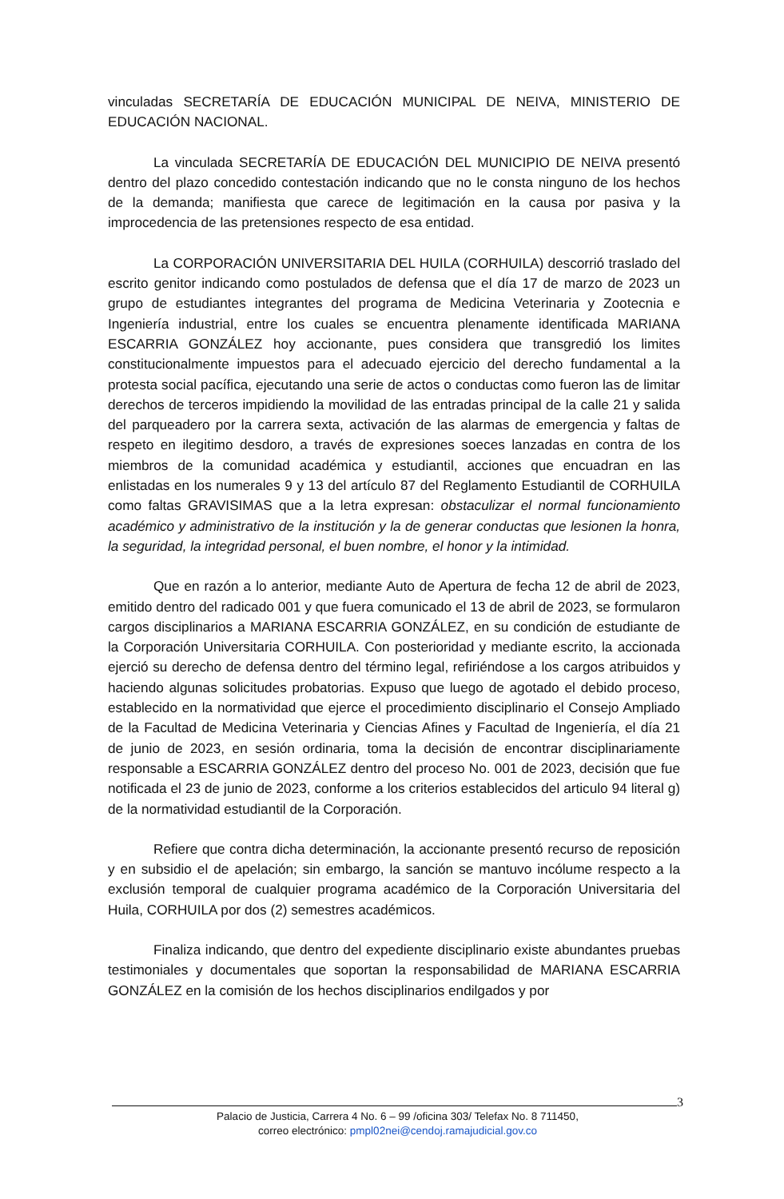vinculadas SECRETARÍA DE EDUCACIÓN MUNICIPAL DE NEIVA, MINISTERIO DE EDUCACIÓN NACIONAL.
La vinculada SECRETARÍA DE EDUCACIÓN DEL MUNICIPIO DE NEIVA presentó dentro del plazo concedido contestación indicando que no le consta ninguno de los hechos de la demanda; manifiesta que carece de legitimación en la causa por pasiva y la improcedencia de las pretensiones respecto de esa entidad.
La CORPORACIÓN UNIVERSITARIA DEL HUILA (CORHUILA) descorrió traslado del escrito genitor indicando como postulados de defensa que el día 17 de marzo de 2023 un grupo de estudiantes integrantes del programa de Medicina Veterinaria y Zootecnia e Ingeniería industrial, entre los cuales se encuentra plenamente identificada MARIANA ESCARRIA GONZÁLEZ hoy accionante, pues considera que transgredió los limites constitucionalmente impuestos para el adecuado ejercicio del derecho fundamental a la protesta social pacífica, ejecutando una serie de actos o conductas como fueron las de limitar derechos de terceros impidiendo la movilidad de las entradas principal de la calle 21 y salida del parqueadero por la carrera sexta, activación de las alarmas de emergencia y faltas de respeto en ilegitimo desdoro, a través de expresiones soeces lanzadas en contra de los miembros de la comunidad académica y estudiantil, acciones que encuadran en las enlistadas en los numerales 9 y 13 del artículo 87 del Reglamento Estudiantil de CORHUILA como faltas GRAVISIMAS que a la letra expresan: obstaculizar el normal funcionamiento académico y administrativo de la institución y la de generar conductas que lesionen la honra, la seguridad, la integridad personal, el buen nombre, el honor y la intimidad.
Que en razón a lo anterior, mediante Auto de Apertura de fecha 12 de abril de 2023, emitido dentro del radicado 001 y que fuera comunicado el 13 de abril de 2023, se formularon cargos disciplinarios a MARIANA ESCARRIA GONZÁLEZ, en su condición de estudiante de la Corporación Universitaria CORHUILA. Con posterioridad y mediante escrito, la accionada ejerció su derecho de defensa dentro del término legal, refiriéndose a los cargos atribuidos y haciendo algunas solicitudes probatorias. Expuso que luego de agotado el debido proceso, establecido en la normatividad que ejerce el procedimiento disciplinario el Consejo Ampliado de la Facultad de Medicina Veterinaria y Ciencias Afines y Facultad de Ingeniería, el día 21 de junio de 2023, en sesión ordinaria, toma la decisión de encontrar disciplinariamente responsable a ESCARRIA GONZÁLEZ dentro del proceso No. 001 de 2023, decisión que fue notificada el 23 de junio de 2023, conforme a los criterios establecidos del articulo 94 literal g) de la normatividad estudiantil de la Corporación.
Refiere que contra dicha determinación, la accionante presentó recurso de reposición y en subsidio el de apelación; sin embargo, la sanción se mantuvo incólume respecto a la exclusión temporal de cualquier programa académico de la Corporación Universitaria del Huila, CORHUILA por dos (2) semestres académicos.
Finaliza indicando, que dentro del expediente disciplinario existe abundantes pruebas testimoniales y documentales que soportan la responsabilidad de MARIANA ESCARRIA GONZÁLEZ en la comisión de los hechos disciplinarios endilgados y por
3
Palacio de Justicia, Carrera 4 No. 6 – 99 /oficina 303/ Telefax No. 8 711450,
correo electrónico: pmpl02nei@cendoj.ramajudicial.gov.co